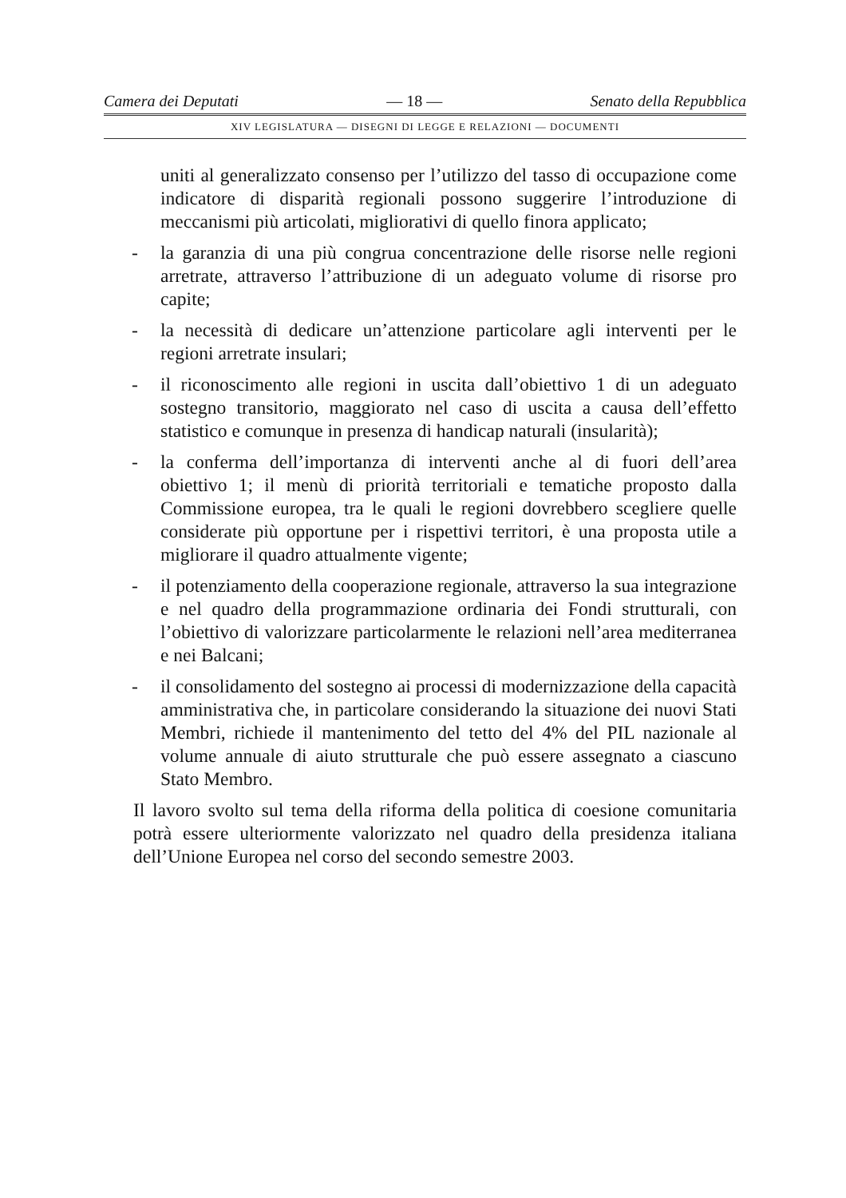Camera dei Deputati — 18 — Senato della Repubblica
XIV LEGISLATURA — DISEGNI DI LEGGE E RELAZIONI — DOCUMENTI
uniti al generalizzato consenso per l’utilizzo del tasso di occupazione come indicatore di disparità regionali possono suggerire l’introduzione di meccanismi più articolati, migliorativi di quello finora applicato;
- la garanzia di una più congrua concentrazione delle risorse nelle regioni arretrate, attraverso l’attribuzione di un adeguato volume di risorse pro capite;
- la necessità di dedicare un’attenzione particolare agli interventi per le regioni arretrate insulari;
- il riconoscimento alle regioni in uscita dall’obiettivo 1 di un adeguato sostegno transitorio, maggiorato nel caso di uscita a causa dell’effetto statistico e comunque in presenza di handicap naturali (insularità);
- la conferma dell’importanza di interventi anche al di fuori dell’area obiettivo 1; il menù di priorità territoriali e tematiche proposto dalla Commissione europea, tra le quali le regioni dovrebbero scegliere quelle considerate più opportune per i rispettivi territori, è una proposta utile a migliorare il quadro attualmente vigente;
- il potenziamento della cooperazione regionale, attraverso la sua integrazione e nel quadro della programmazione ordinaria dei Fondi strutturali, con l’obiettivo di valorizzare particolarmente le relazioni nell’area mediterranea e nei Balcani;
- il consolidamento del sostegno ai processi di modernizzazione della capacità amministrativa che, in particolare considerando la situazione dei nuovi Stati Membri, richiede il mantenimento del tetto del 4% del PIL nazionale al volume annuale di aiuto strutturale che può essere assegnato a ciascuno Stato Membro.
Il lavoro svolto sul tema della riforma della politica di coesione comunitaria potrà essere ulteriormente valorizzato nel quadro della presidenza italiana dell’Unione Europea nel corso del secondo semestre 2003.